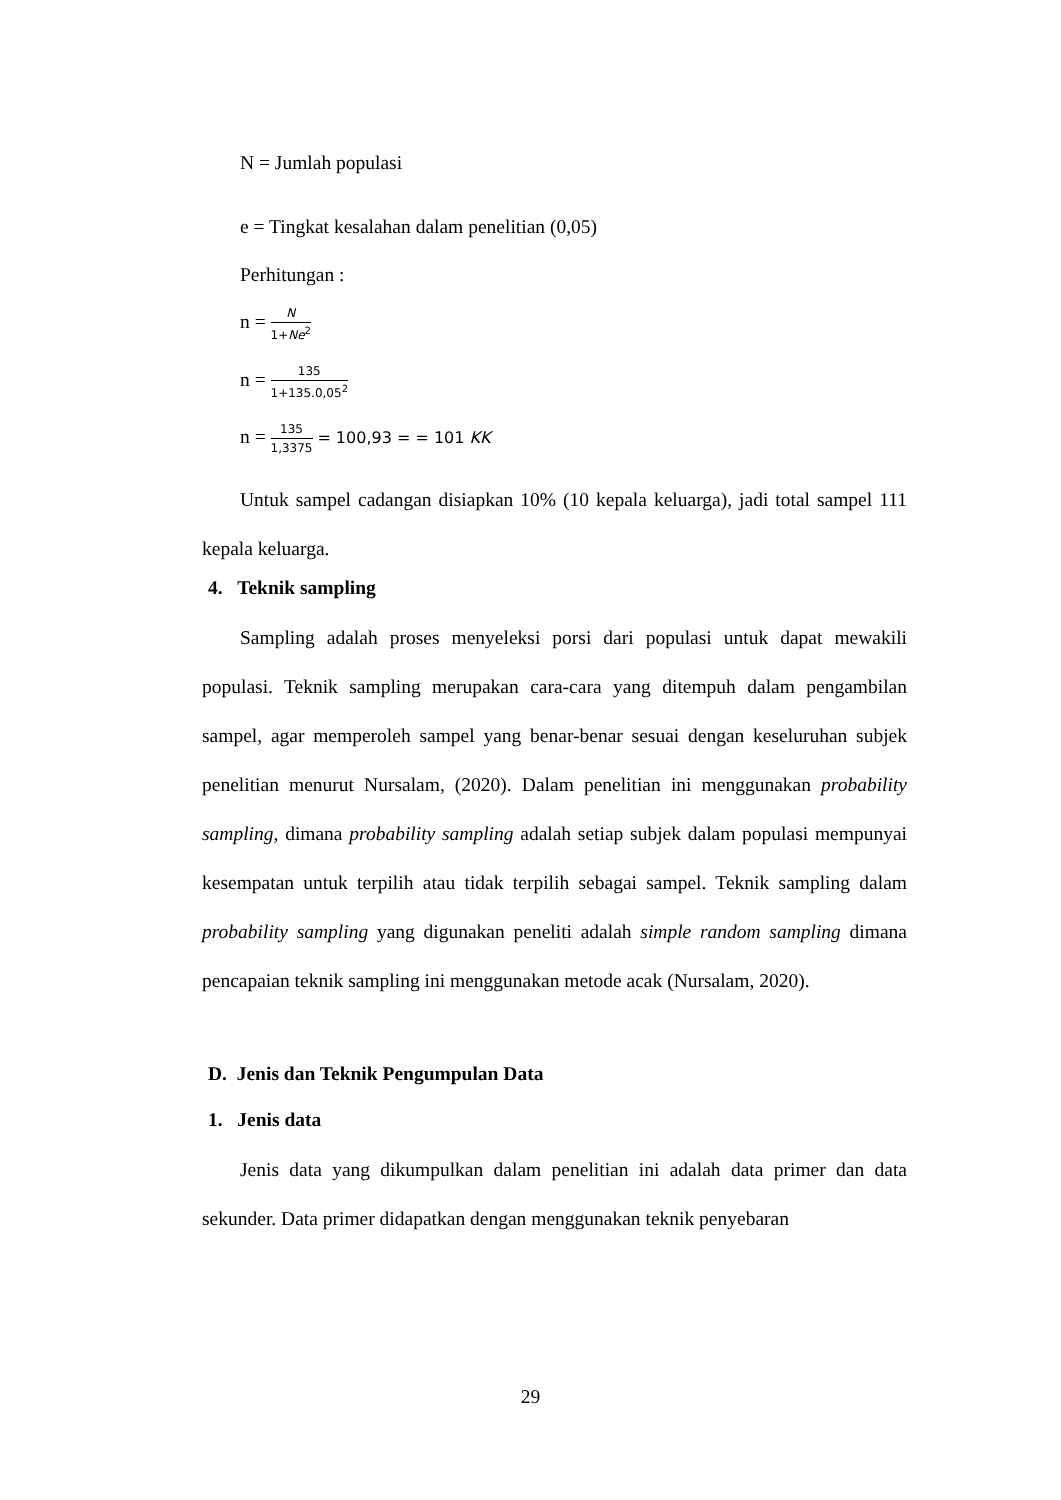N = Jumlah populasi
e = Tingkat kesalahan dalam penelitian (0,05)
Perhitungan :
n = N 1+Ne<sup>2</sup>
n = 135 1+135.0,05<sup>2</sup>
n = 135 1,3375 = 100,93 = = 101 KK
Untuk sampel cadangan disiapkan 10% (10 kepala keluarga), jadi total sampel 111 kepala keluarga.
4. Teknik sampling
Sampling adalah proses menyeleksi porsi dari populasi untuk dapat mewakili populasi. Teknik sampling merupakan cara-cara yang ditempuh dalam pengambilan sampel, agar memperoleh sampel yang benar-benar sesuai dengan keseluruhan subjek penelitian menurut Nursalam, (2020). Dalam penelitian ini menggunakan probability sampling, dimana probability sampling adalah setiap subjek dalam populasi mempunyai kesempatan untuk terpilih atau tidak terpilih sebagai sampel. Teknik sampling dalam probability sampling yang digunakan peneliti adalah simple random sampling dimana pencapaian teknik sampling ini menggunakan metode acak (Nursalam, 2020).
D. Jenis dan Teknik Pengumpulan Data
1. Jenis data
Jenis data yang dikumpulkan dalam penelitian ini adalah data primer dan data sekunder. Data primer didapatkan dengan menggunakan teknik penyebaran
29